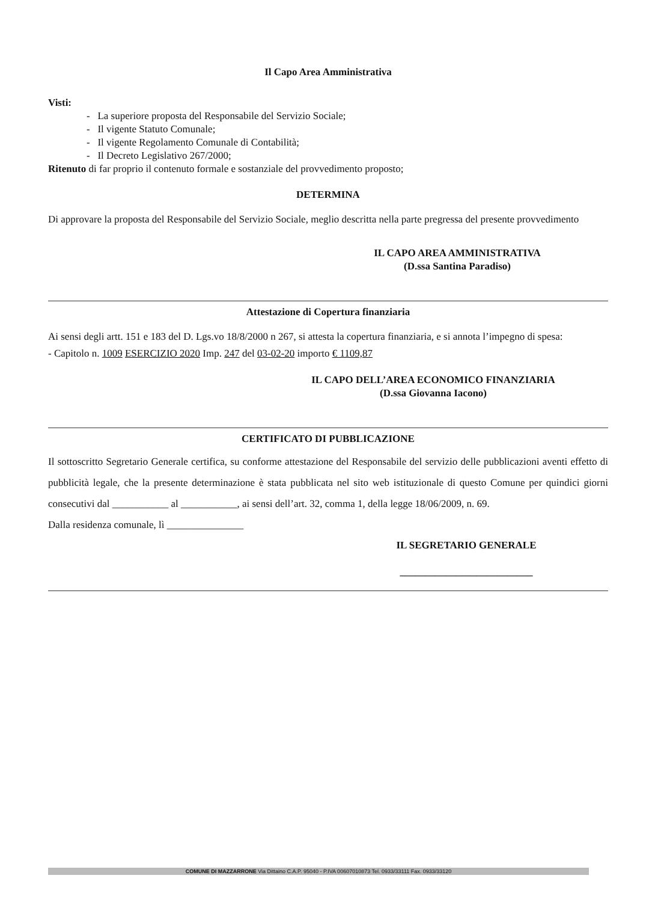Il Capo Area Amministrativa
Visti:
- La superiore proposta del Responsabile del Servizio Sociale;
- Il vigente Statuto Comunale;
- Il vigente Regolamento Comunale di Contabilità;
- Il Decreto Legislativo 267/2000;
Ritenuto di far proprio il contenuto formale e sostanziale del provvedimento proposto;
DETERMINA
Di approvare la proposta del Responsabile del Servizio Sociale, meglio descritta nella parte pregressa del presente provvedimento
IL CAPO AREA AMMINISTRATIVA
(D.ssa Santina Paradiso)
Attestazione di Copertura finanziaria
Ai sensi degli artt. 151 e 183 del D. Lgs.vo 18/8/2000 n 267, si attesta la copertura finanziaria, e si annota l’impegno di spesa:
- Capitolo n. 1009 ESERCIZIO 2020 Imp. 247 del 03-02-20 importo € 1109,87
IL CAPO DELL’AREA ECONOMICO FINANZIARIA
(D.ssa Giovanna Iacono)
CERTIFICATO DI PUBBLICAZIONE
Il sottoscritto Segretario Generale certifica, su conforme attestazione del Responsabile del servizio delle pubblicazioni aventi effetto di pubblicità legale, che la presente determinazione è stata pubblicata nel sito web istituzionale di questo Comune per quindici giorni consecutivi dal ___________ al ___________, ai sensi dell’art. 32, comma 1, della legge 18/06/2009, n. 69.
Dalla residenza comunale, lì _______________
IL SEGRETARIO GENERALE
__________________________
COMUNE DI MAZZARRONE Via Dittaino C.A.P. 95040 - P.IVA 00607010873 Tel. 0933/33111 Fax. 0933/33120